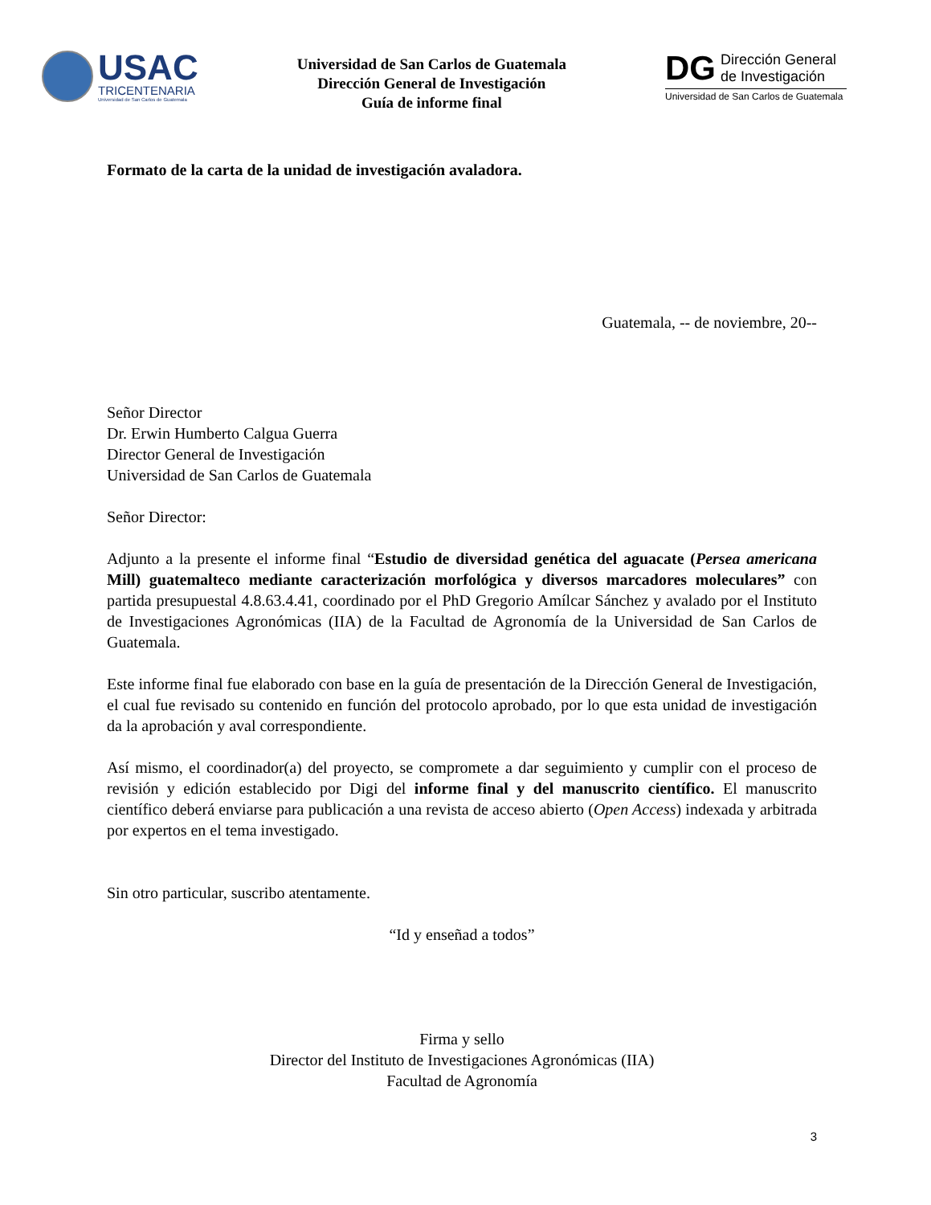USAC
TRICENTENARIA
Universidad de San Carlos de Guatemala
Universidad de San Carlos de Guatemala
Dirección General de Investigación
Guía de informe final
DG
Dirección General
de Investigación
Universidad de San Carlos de Guatemala
Formato de la carta de la unidad de investigación avaladora.
Guatemala, -- de noviembre, 20--
Señor Director
Dr. Erwin Humberto Calgua Guerra
Director General de Investigación
Universidad de San Carlos de Guatemala
Señor Director:
Adjunto a la presente el informe final “Estudio de diversidad genética del aguacate (Persea americana Mill) guatemalteco mediante caracterización morfológica y diversos marcadores moleculares” con partida presupuestal 4.8.63.4.41, coordinado por el PhD Gregorio Amílcar Sánchez y avalado por el Instituto de Investigaciones Agronómicas (IIA) de la Facultad de Agronomía de la Universidad de San Carlos de Guatemala.
Este informe final fue elaborado con base en la guía de presentación de la Dirección General de Investigación, el cual fue revisado su contenido en función del protocolo aprobado, por lo que esta unidad de investigación da la aprobación y aval correspondiente.
Así mismo, el coordinador(a) del proyecto, se compromete a dar seguimiento y cumplir con el proceso de revisión y edición establecido por Digi del informe final y del manuscrito científico. El manuscrito científico deberá enviarse para publicación a una revista de acceso abierto (Open Access) indexada y arbitrada por expertos en el tema investigado.
Sin otro particular, suscribo atentamente.
“Id y enseñad a todos”
Firma y sello
Director del Instituto de Investigaciones Agronómicas (IIA)
Facultad de Agronomía
3